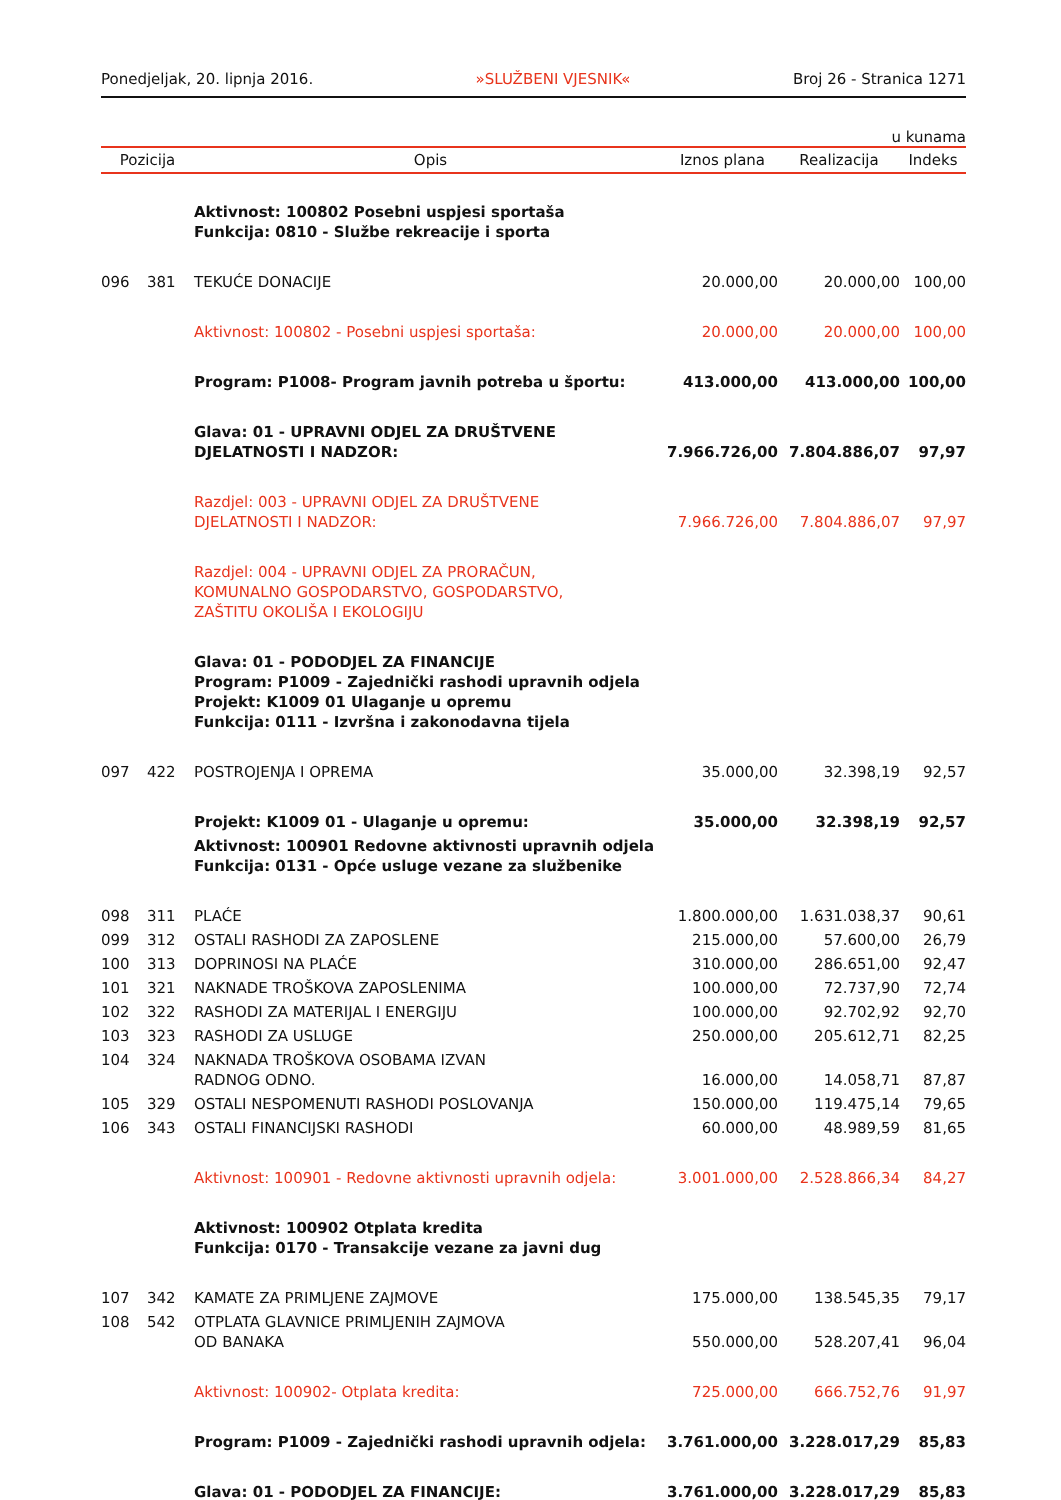Ponedjeljak, 20. lipnja 2016. »SLUŽBENI VJESNIK« Broj 26 - Stranica 1271
u kunama
| Pozicija | | Opis | Iznos plana | Realizacija | Indeks |
| --- | --- | --- | --- | --- | --- |
| | | Aktivnost: 100802 Posebni uspjesi sportaša Funkcija: 0810 - Službe rekreacije i sporta | | | |
| 096 | 381 | TEKUĆE DONACIJE | 20.000,00 | 20.000,00 | 100,00 |
| | | Aktivnost: 100802 - Posebni uspjesi sportaša: | 20.000,00 | 20.000,00 | 100,00 |
| | | Program: P1008- Program javnih potreba u športu: | 413.000,00 | 413.000,00 | 100,00 |
| | | Glava: 01 - UPRAVNI ODJEL ZA DRUŠTVENE DJELATNOSTI I NADZOR: | 7.966.726,00 | 7.804.886,07 | 97,97 |
| | | Razdjel: 003 - UPRAVNI ODJEL ZA DRUŠTVENE DJELATNOSTI I NADZOR: | 7.966.726,00 | 7.804.886,07 | 97,97 |
| | | Razdjel: 004 - UPRAVNI ODJEL ZA PRORAČUN, KOMUNALNO GOSPODARSTVO, GOSPODARSTVO, ZAŠTITU OKOLIŠA I EKOLOGIJU | | | |
| | | Glava: 01 - PODODJEL ZA FINANCIJE Program: P1009 - Zajednički rashodi upravnih odjela Projekt: K1009 01 Ulaganje u opremu Funkcija: 0111 - Izvršna i zakonodavna tijela | | | |
| 097 | 422 | POSTROJENJA I OPREMA | 35.000,00 | 32.398,19 | 92,57 |
| | | Projekt: K1009 01 - Ulaganje u opremu: | 35.000,00 | 32.398,19 | 92,57 |
| | | Aktivnost: 100901 Redovne aktivnosti upravnih odjela Funkcija: 0131 - Opće usluge vezane za službenike | | | |
| 098 | 311 | PLAĆE | 1.800.000,00 | 1.631.038,37 | 90,61 |
| 099 | 312 | OSTALI RASHODI ZA ZAPOSLENE | 215.000,00 | 57.600,00 | 26,79 |
| 100 | 313 | DOPRINOSI NA PLAĆE | 310.000,00 | 286.651,00 | 92,47 |
| 101 | 321 | NAKNADE TROŠKOVA ZAPOSLENIMA | 100.000,00 | 72.737,90 | 72,74 |
| 102 | 322 | RASHODI ZA MATERIJAL I ENERGIJU | 100.000,00 | 92.702,92 | 92,70 |
| 103 | 323 | RASHODI ZA USLUGE | 250.000,00 | 205.612,71 | 82,25 |
| 104 | 324 | NAKNADA TROŠKOVA OSOBAMA IZVAN RADNOG ODNO. | 16.000,00 | 14.058,71 | 87,87 |
| 105 | 329 | OSTALI NESPOMENUTI RASHODI POSLOVANJA | 150.000,00 | 119.475,14 | 79,65 |
| 106 | 343 | OSTALI FINANCIJSKI RASHODI | 60.000,00 | 48.989,59 | 81,65 |
| | | Aktivnost: 100901 - Redovne aktivnosti upravnih odjela: | 3.001.000,00 | 2.528.866,34 | 84,27 |
| | | Aktivnost: 100902 Otplata kredita Funkcija: 0170 - Transakcije vezane za javni dug | | | |
| 107 | 342 | KAMATE ZA PRIMLJENE ZAJMOVE | 175.000,00 | 138.545,35 | 79,17 |
| 108 | 542 | OTPLATA GLAVNICE PRIMLJENIH ZAJMOVA OD BANAKA | 550.000,00 | 528.207,41 | 96,04 |
| | | Aktivnost: 100902- Otplata kredita: | 725.000,00 | 666.752,76 | 91,97 |
| | | Program: P1009 - Zajednički rashodi upravnih odjela: | 3.761.000,00 | 3.228.017,29 | 85,83 |
| | | Glava: 01 - PODODJEL ZA FINANCIJE: | 3.761.000,00 | 3.228.017,29 | 85,83 |